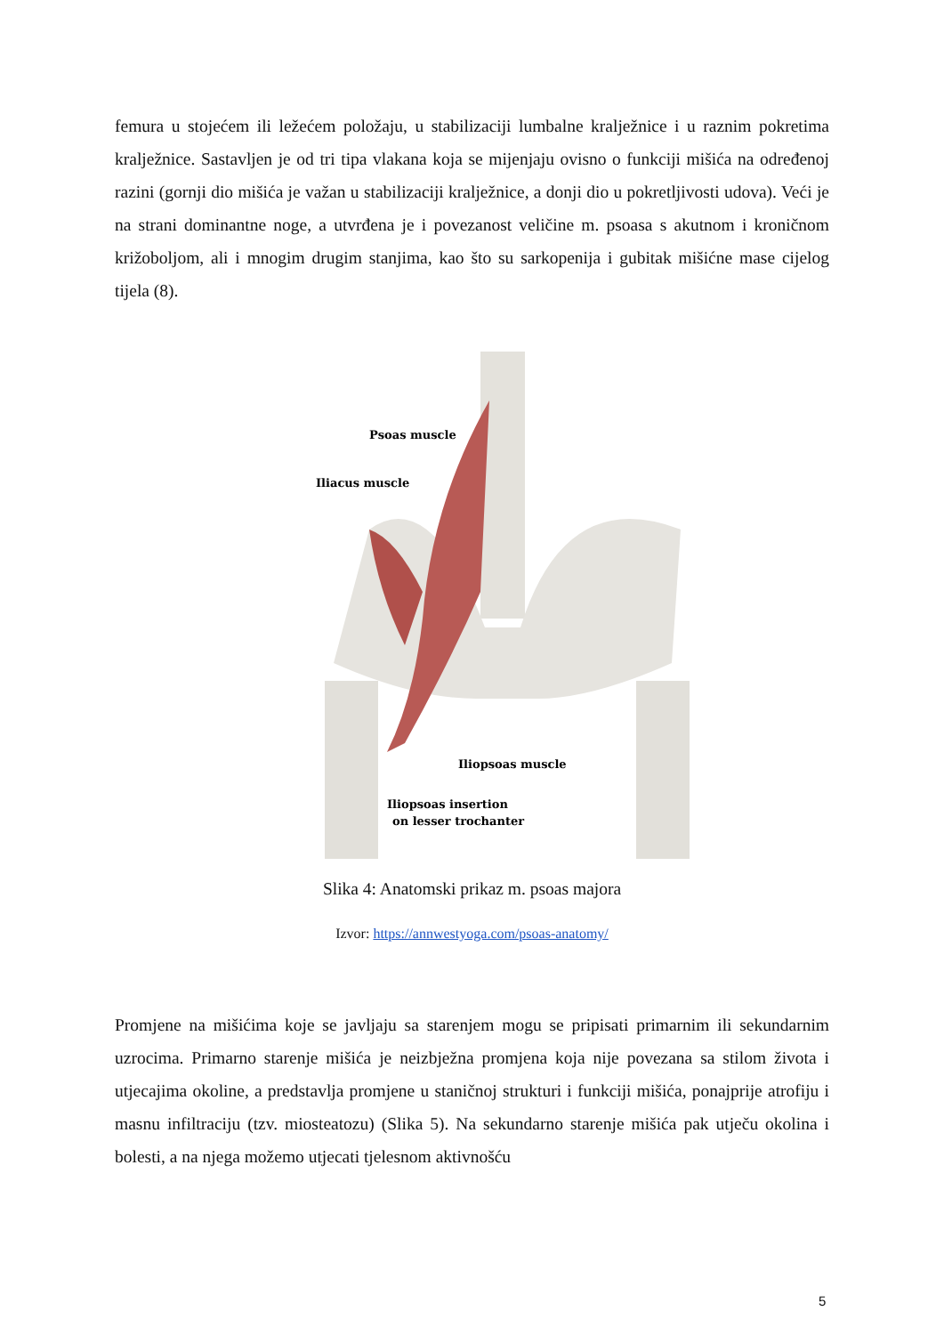femura u stojećem ili ležećem položaju, u stabilizaciji lumbalne kralježnice i u raznim pokretima kralježnice. Sastavljen je od tri tipa vlakana koja se mijenjaju ovisno o funkciji mišića na određenoj razini (gornji dio mišića je važan u stabilizaciji kralježnice, a donji dio u pokretljivosti udova). Veći je na strani dominantne noge, a utvrđena je i povezanost veličine m. psoasa s akutnom i kroničnom križoboljom, ali i mnogim drugim stanjima, kao što su sarkopenija i gubitak mišićne mase cijelog tijela (8).
Psoas muscle
Iliacus muscle
Iliopsoas muscle
Iliopsoas insertion
on lesser trochanter
Slika 4: Anatomski prikaz m. psoas majora
Izvor: https://annwestyoga.com/psoas-anatomy/
Promjene na mišićima koje se javljaju sa starenjem mogu se pripisati primarnim ili sekundarnim uzrocima. Primarno starenje mišića je neizbježna promjena koja nije povezana sa stilom života i utjecajima okoline, a predstavlja promjene u staničnoj strukturi i funkciji mišića, ponajprije atrofiju i masnu infiltraciju (tzv. miosteatozu) (Slika 5). Na sekundarno starenje mišića pak utječu okolina i bolesti, a na njega možemo utjecati tjelesnom aktivnošću
5